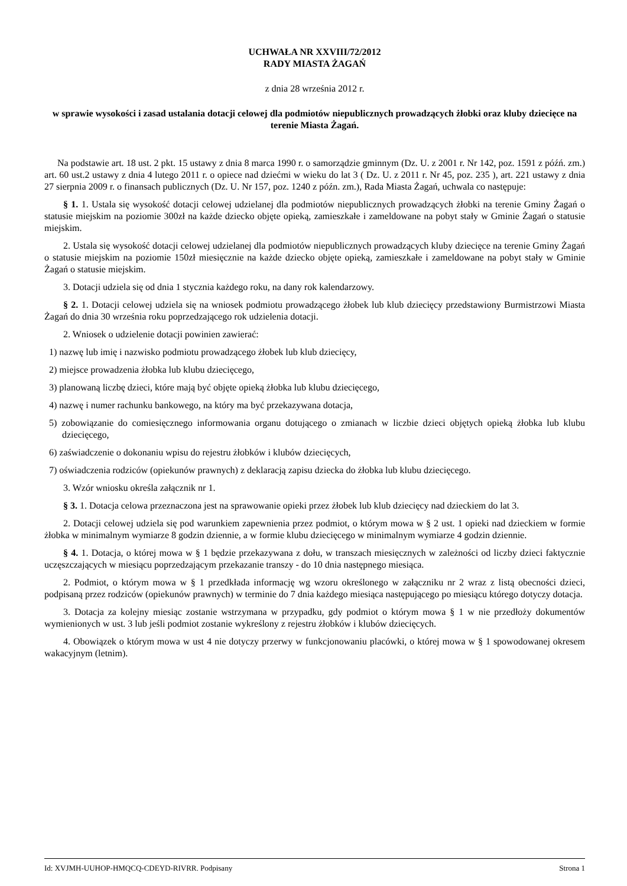UCHWAŁA NR XXVIII/72/2012
RADY MIASTA ŻAGAŃ
z dnia 28 września 2012 r.
w sprawie wysokości i zasad ustalania dotacji celowej dla podmiotów niepublicznych prowadzących żłobki oraz kluby dziecięce na terenie Miasta Żagań.
Na podstawie art. 18 ust. 2 pkt. 15 ustawy z dnia 8 marca 1990 r. o samorządzie gminnym (Dz. U. z 2001 r. Nr 142, poz. 1591 z późń. zm.) art. 60 ust.2 ustawy z dnia 4 lutego 2011 r. o opiece nad dziećmi w wieku do lat 3 ( Dz. U. z 2011 r. Nr 45, poz. 235 ), art. 221 ustawy z dnia 27 sierpnia 2009 r. o finansach publicznych (Dz. U. Nr 157, poz. 1240 z późn. zm.), Rada Miasta Żagań, uchwala co następuje:
§ 1. 1. Ustala się wysokość dotacji celowej udzielanej dla podmiotów niepublicznych prowadzących żłobki na terenie Gminy Żagań o statusie miejskim na poziomie 300zł na każde dziecko objęte opieką, zamieszkałe i zameldowane na pobyt stały w Gminie Żagań o statusie miejskim.
2. Ustala się wysokość dotacji celowej udzielanej dla podmiotów niepublicznych prowadzących kluby dziecięce na terenie Gminy Żagań o statusie miejskim na poziomie 150zł miesięcznie na każde dziecko objęte opieką, zamieszkałe i zameldowane na pobyt stały w Gminie Żagań o statusie miejskim.
3. Dotacji udziela się od dnia 1 stycznia każdego roku, na dany rok kalendarzowy.
§ 2. 1. Dotacji celowej udziela się na wniosek podmiotu prowadzącego żłobek lub klub dziecięcy przedstawiony Burmistrzowi Miasta Żagań do dnia 30 września roku poprzedzającego rok udzielenia dotacji.
2. Wniosek o udzielenie dotacji powinien zawierać:
1) nazwę lub imię i nazwisko podmiotu prowadzącego żłobek lub klub dziecięcy,
2) miejsce prowadzenia żłobka lub klubu dziecięcego,
3) planowaną liczbę dzieci, które mają być objęte opieką żłobka lub klubu dziecięcego,
4) nazwę i numer rachunku bankowego, na który ma być przekazywana dotacja,
5) zobowiązanie do comiesięcznego informowania organu dotującego o zmianach w liczbie dzieci objętych opieką żłobka lub klubu dziecięcego,
6) zaświadczenie o dokonaniu wpisu do rejestru żłobków i klubów dziecięcych,
7) oświadczenia rodziców (opiekunów prawnych) z deklaracją zapisu dziecka do żłobka lub klubu dziecięcego.
3. Wzór wniosku określa załącznik nr 1.
§ 3. 1. Dotacja celowa przeznaczona jest na sprawowanie opieki przez żłobek lub klub dziecięcy nad dzieckiem do lat 3.
2. Dotacji celowej udziela się pod warunkiem zapewnienia przez podmiot, o którym mowa w § 2 ust. 1 opieki nad dzieckiem w formie żłobka w minimalnym wymiarze 8 godzin dziennie, a w formie klubu dziecięcego w minimalnym wymiarze 4 godzin dziennie.
§ 4. 1. Dotacja, o której mowa w § 1 będzie przekazywana z dołu, w transzach miesięcznych w zależności od liczby dzieci faktycznie uczęszczających w miesiącu poprzedzającym przekazanie transzy - do 10 dnia następnego miesiąca.
2. Podmiot, o którym mowa w § 1 przedkłada informację wg wzoru określonego w załączniku nr 2 wraz z listą obecności dzieci, podpisaną przez rodziców (opiekunów prawnych) w terminie do 7 dnia każdego miesiąca następującego po miesiącu którego dotyczy dotacja.
3. Dotacja za kolejny miesiąc zostanie wstrzymana w przypadku, gdy podmiot o którym mowa § 1 w nie przedłoży dokumentów wymienionych w ust. 3 lub jeśli podmiot zostanie wykreślony z rejestru żłobków i klubów dziecięcych.
4. Obowiązek o którym mowa w ust 4 nie dotyczy przerwy w funkcjonowaniu placówki, o której mowa w § 1 spowodowanej okresem wakacyjnym (letnim).
Id: XVJMH-UUHOP-HMQCQ-CDEYD-RIVRR. Podpisany Strona 1